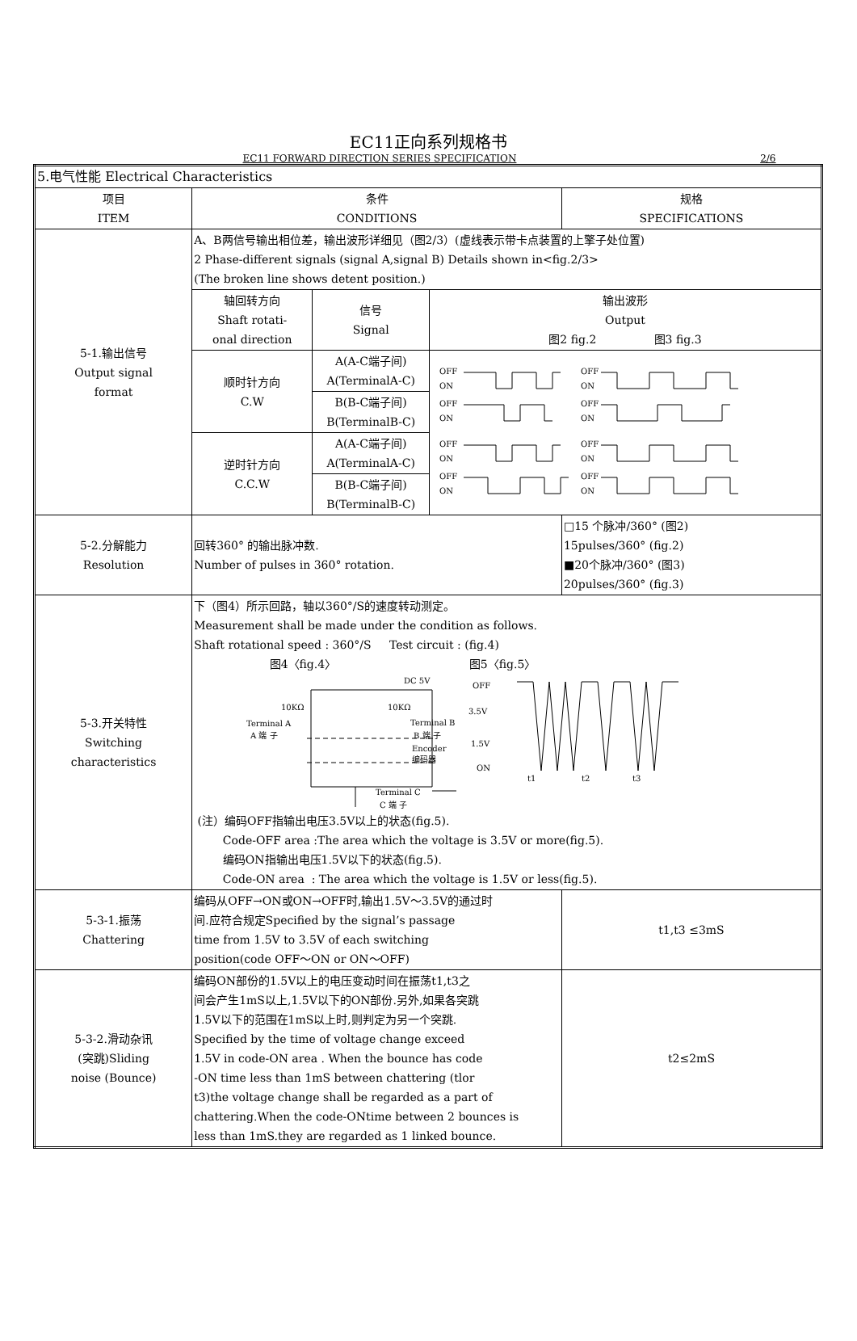EC11正向系列规格书
EC11 FORWARD DIRECTION SERIES SPECIFICATION 2/6
| 5.电气性能 Electrical Characteristics | | | | |
| 项目 ITEM | 条件 CONDITIONS | | | 规格 SPECIFICATIONS |
| 5-1.输出信号 Output signal format | A、B两信号输出相位差，输出波形详细见（图2/3）(虚线表示带卡点装置的上擎子处位置) 2 Phase-different signals (signal A,signal B) Details shown in<fig.2/3> (The broken line shows detent position.) | | | |
| | 轴回转方向 Shaft rotati- onal direction | 信号 Signal | 输出波形 Output 图2 fig.2 图3 fig.3 | |
| | 顺时针方向 C.W | A(A-C端子间) A(TerminalA-C) | OFF ON OFF ON OFF ON OFF ON OFF ON OFF ON OFF ON OFF ON | |
| | | B(B-C端子间) B(TerminalB-C) | | |
| | 逆时针方向 C.C.W | A(A-C端子间) A(TerminalA-C) | | |
| | | B(B-C端子间) B(TerminalB-C) | | |
| 5-2.分解能力 Resolution | 回转360° 的输出脉冲数. Number of pulses in 360° rotation. | | | □15 个脉冲/360° (图2) 15pulses/360° (fig.2) ■20个脉冲/360° (图3) 20pulses/360° (fig.3) |
| 5-3.开关特性 Switching characteristics | 下（图4）所示回路，轴以360°/S的速度转动测定。 Measurement shall be made under the condition as follows. Shaft rotational speed : 360°/S Test circuit : (fig.4) 图4〈fig.4〉 图5〈fig.5〉 DC 5V 10KΩ 10KΩ Terminal A A 端 子 Terminal B B 端 子 Encoder 编码器 Terminal C C 端 子 OFF 3.5V 1.5V ON t1 t2 t3 (注）编码OFF指输出电压3.5V以上的状态(fig.5). Code-OFF area :The area which the voltage is 3.5V or more(fig.5). 编码ON指输出电压1.5V以下的状态(fig.5). Code-ON area : The area which the voltage is 1.5V or less(fig.5). | | | |
| 5-3-1.振荡 Chattering | 编码从OFF→ON或ON→OFF时,输出1.5V～3.5V的通过时 间.应符合规定Specified by the signal’s passage time from 1.5V to 3.5V of each switching position(code OFF～ON or ON～OFF) | | | t1,t3 ≤3mS |
| 5-3-2.滑动杂讯 (突跳)Sliding noise (Bounce) | 编码ON部份的1.5V以上的电压变动时间在振荡t1,t3之 间会产生1mS以上,1.5V以下的ON部份.另外,如果各突跳 1.5V以下的范围在1mS以上时,则判定为另一个突跳. Specified by the time of voltage change exceed 1.5V in code-ON area . When the bounce has code -ON time less than 1mS between chattering (tlor t3)the voltage change shall be regarded as a part of chattering.When the code-ONtime between 2 bounces is less than 1mS.they are regarded as 1 linked bounce. | | | t2≤2mS |